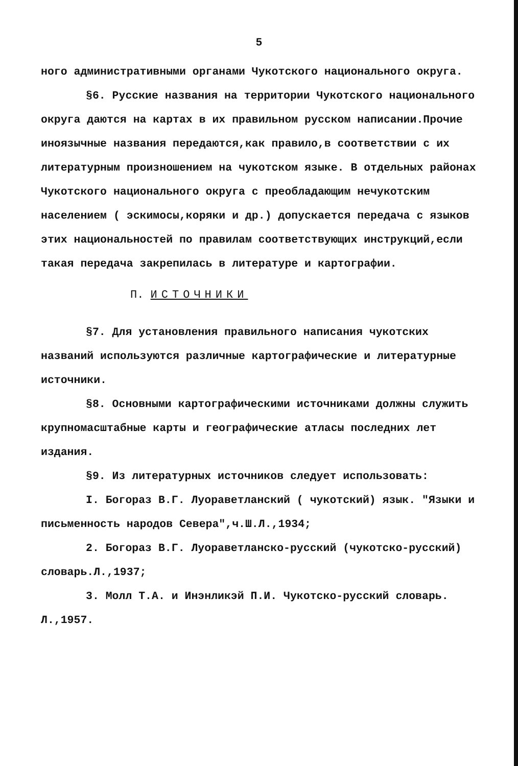5
ного административными органами Чукотского национального округа.
§6. Русские названия на территории Чукотского национального округа даются на картах в их правильном русском написании.Прочие иноязычные названия передаются,как правило,в соответствии с их литературным произношением на чукотском языке. В отдельных районах Чукотского национального округа с преобладающим нечукотским населением ( эскимосы,коряки и др.) допускается передача с языков этих национальностей по правилам соответствующих инструкций,если такая передача закрепилась в литературе и картографии.
П. ИСТОЧНИКИ
§7. Для установления правильного написания чукотских названий используются различные картографические и литературные источники.
§8. Основными картографическими источниками должны служить крупномасштабные карты и географические атласы последних лет издания.
§9. Из литературных источников следует использовать:
I. Богораз В.Г. Луораветланский ( чукотский) язык. "Языки и письменность народов Севера",ч.Ш.Л.,1934;
2. Богораз В.Г. Луораветланско-русский (чукотско-русский) словарь.Л.,1937;
3. Молл Т.А. и Инэнликэй П.И. Чукотско-русский словарь. Л.,1957.